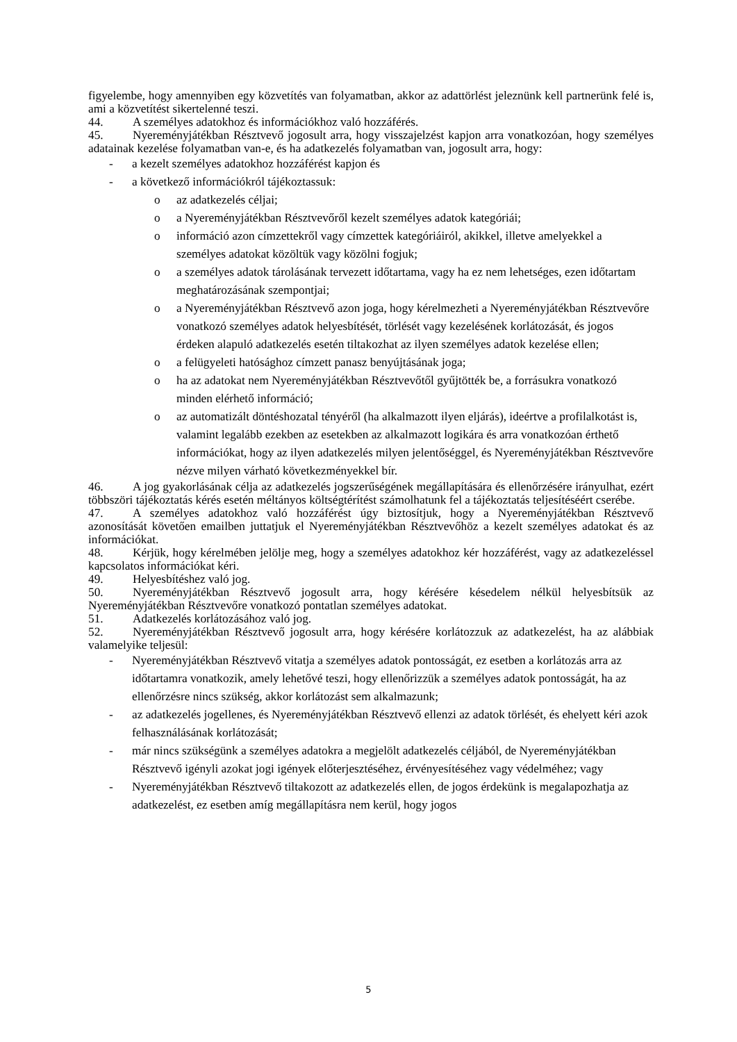figyelembe, hogy amennyiben egy közvetítés van folyamatban, akkor az adattörlést jeleznünk kell partnerünk felé is, ami a közvetítést sikertelenné teszi.
44. A személyes adatokhoz és információkhoz való hozzáférés.
45. Nyereményjátékban Résztvevő jogosult arra, hogy visszajelzést kapjon arra vonatkozóan, hogy személyes adatainak kezelése folyamatban van-e, és ha adatkezelés folyamatban van, jogosult arra, hogy:
- a kezelt személyes adatokhoz hozzáférést kapjon és
- a következő információkról tájékoztassuk:
o az adatkezelés céljai;
o a Nyereményjátékban Résztvevőről kezelt személyes adatok kategóriái;
o információ azon címzettekről vagy címzettek kategóriáiról, akikkel, illetve amelyekkel a személyes adatokat közöltük vagy közölni fogjuk;
o a személyes adatok tárolásának tervezett időtartama, vagy ha ez nem lehetséges, ezen időtartam meghatározásának szempontjai;
o a Nyereményjátékban Résztvevő azon joga, hogy kérelmezheti a Nyereményjátékban Résztvevőre vonatkozó személyes adatok helyesbítését, törlését vagy kezelésének korlátozását, és jogos érdeken alapuló adatkezelés esetén tiltakozhat az ilyen személyes adatok kezelése ellen;
o a felügyeleti hatósághoz címzett panasz benyújtásának joga;
o ha az adatokat nem Nyereményjátékban Résztvevőtől gyűjtötték be, a forrásukra vonatkozó minden elérhető információ;
o az automatizált döntéshozatal tényéről (ha alkalmazott ilyen eljárás), ideértve a profilalkotást is, valamint legalább ezekben az esetekben az alkalmazott logikára és arra vonatkozóan érthető információkat, hogy az ilyen adatkezelés milyen jelentőséggel, és Nyereményjátékban Résztvevőre nézve milyen várható következményekkel bír.
46. A jog gyakorlásának célja az adatkezelés jogszerűségének megállapítására és ellenőrzésére irányulhat, ezért többszöri tájékoztatás kérés esetén méltányos költségtérítést számolhatunk fel a tájékoztatás teljesítéséért cserébe.
47. A személyes adatokhoz való hozzáférést úgy biztosítjuk, hogy a Nyereményjátékban Résztvevő azonosítását követően emailben juttatjuk el Nyereményjátékban Résztvevőhöz a kezelt személyes adatokat és az információkat.
48. Kérjük, hogy kérelmében jelölje meg, hogy a személyes adatokhoz kér hozzáférést, vagy az adatkezeléssel kapcsolatos információkat kéri.
49. Helyesbítéshez való jog.
50. Nyereményjátékban Résztvevő jogosult arra, hogy kérésére késedelem nélkül helyesbítsük az Nyereményjátékban Résztvevőre vonatkozó pontatlan személyes adatokat.
51. Adatkezelés korlátozásához való jog.
52. Nyereményjátékban Résztvevő jogosult arra, hogy kérésére korlátozzuk az adatkezelést, ha az alábbiak valamelyike teljesül:
- Nyereményjátékban Résztvevő vitatja a személyes adatok pontosságát, ez esetben a korlátozás arra az időtartamra vonatkozik, amely lehetővé teszi, hogy ellenőrizzük a személyes adatok pontosságát, ha az ellenőrzésre nincs szükség, akkor korlátozást sem alkalmazunk;
- az adatkezelés jogellenes, és Nyereményjátékban Résztvevő ellenzi az adatok törlését, és ehelyett kéri azok felhasználásának korlátozását;
- már nincs szükségünk a személyes adatokra a megjelölt adatkezelés céljából, de Nyereményjátékban Résztvevő igényli azokat jogi igények előterjesztéséhez, érvényesítéséhez vagy védelméhez; vagy
- Nyereményjátékban Résztvevő tiltakozott az adatkezelés ellen, de jogos érdekünk is megalapozhatja az adatkezelést, ez esetben amíg megállapításra nem kerül, hogy jogos
5